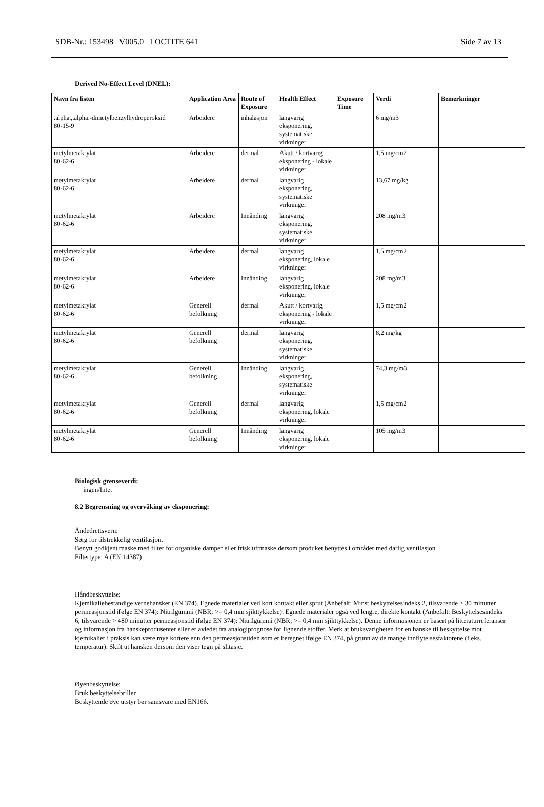SDB-Nr.: 153498 V005.0 LOCTITE 641 Side 7 av 13
Derived No-Effect Level (DNEL):
| Navn fra listen | Application Area | Route of Exposure | Health Effect | Exposure Time | Verdi | Bemerkninger |
| --- | --- | --- | --- | --- | --- | --- |
| .alpha.,.alpha.-dimetylbenzylhydroperoksid 80-15-9 | Arbeidere | inhalasjon | langvarig eksponering, systematiske virkninger | | 6 mg/m3 | |
| metylmetakrylat 80-62-6 | Arbeidere | dermal | Akutt / kortvarig eksponering - lokale virkninger | | 1,5 mg/cm2 | |
| metylmetakrylat 80-62-6 | Arbeidere | dermal | langvarig eksponering, systematiske virkninger | | 13,67 mg/kg | |
| metylmetakrylat 80-62-6 | Arbeidere | Innånding | langvarig eksponering, systematiske virkninger | | 208 mg/m3 | |
| metylmetakrylat 80-62-6 | Arbeidere | dermal | langvarig eksponering, lokale virkninger | | 1,5 mg/cm2 | |
| metylmetakrylat 80-62-6 | Arbeidere | Innånding | langvarig eksponering, lokale virkninger | | 208 mg/m3 | |
| metylmetakrylat 80-62-6 | Generell befolkning | dermal | Akutt / kortvarig eksponering - lokale virkninger | | 1,5 mg/cm2 | |
| metylmetakrylat 80-62-6 | Generell befolkning | dermal | langvarig eksponering, systematiske virkninger | | 8,2 mg/kg | |
| metylmetakrylat 80-62-6 | Generell befolkning | Innånding | langvarig eksponering, systematiske virkninger | | 74,3 mg/m3 | |
| metylmetakrylat 80-62-6 | Generell befolkning | dermal | langvarig eksponering, lokale virkninger | | 1,5 mg/cm2 | |
| metylmetakrylat 80-62-6 | Generell befolkning | Innånding | langvarig eksponering, lokale virkninger | | 105 mg/m3 | |
Biologisk grenseverdi:
ingen/Intet
8.2 Begrensning og overvåking av eksponering:
Åndedrettsvern:
Sørg for tilstrekkelig ventilasjon.
Benytt godkjent maske med filter for organiske damper eller friskluftmaske dersom produket benyttes i områder med darlig ventilasjon
Filtertype: A (EN 14387)
Håndbeskyttelse:
Kjemikaliebestandige vernehansker (EN 374). Egnede materialer ved kort kontakt eller sprut (Anbefalt: Minst beskyttelsesindeks 2, tilsvarende > 30 minutter permeasjonstid ifølge EN 374): Nitrilgummi (NBR; >= 0,4 mm sjikttykkelse). Egnede materialer også ved lengre, direkte kontakt (Anbefalt: Beskyttelsesindeks 6, tilsvarende > 480 minutter permeasjonstid ifølge EN 374): Nitrilgummi (NBR; >= 0,4 mm sjikttykkelse). Denne informasjonen er basert på litteraturreferanser og informasjon fra hanskeprodusenter eller er avledet fra analogiprognose for lignende stoffer. Merk at bruksvarigheten for en hanske til beskyttelse mot kjemikalier i praksis kan være mye kortere enn den permeasjonstiden som er beregnet ifølge EN 374, på grunn av de mange innflytelsesfaktorene (f.eks. temperatur). Skift ut hansken dersom den viser tegn på slitasje.
Øyenbeskyttelse:
Bruk beskyttelsebriller
Beskyttende øye utstyr bør samsvare med EN166.